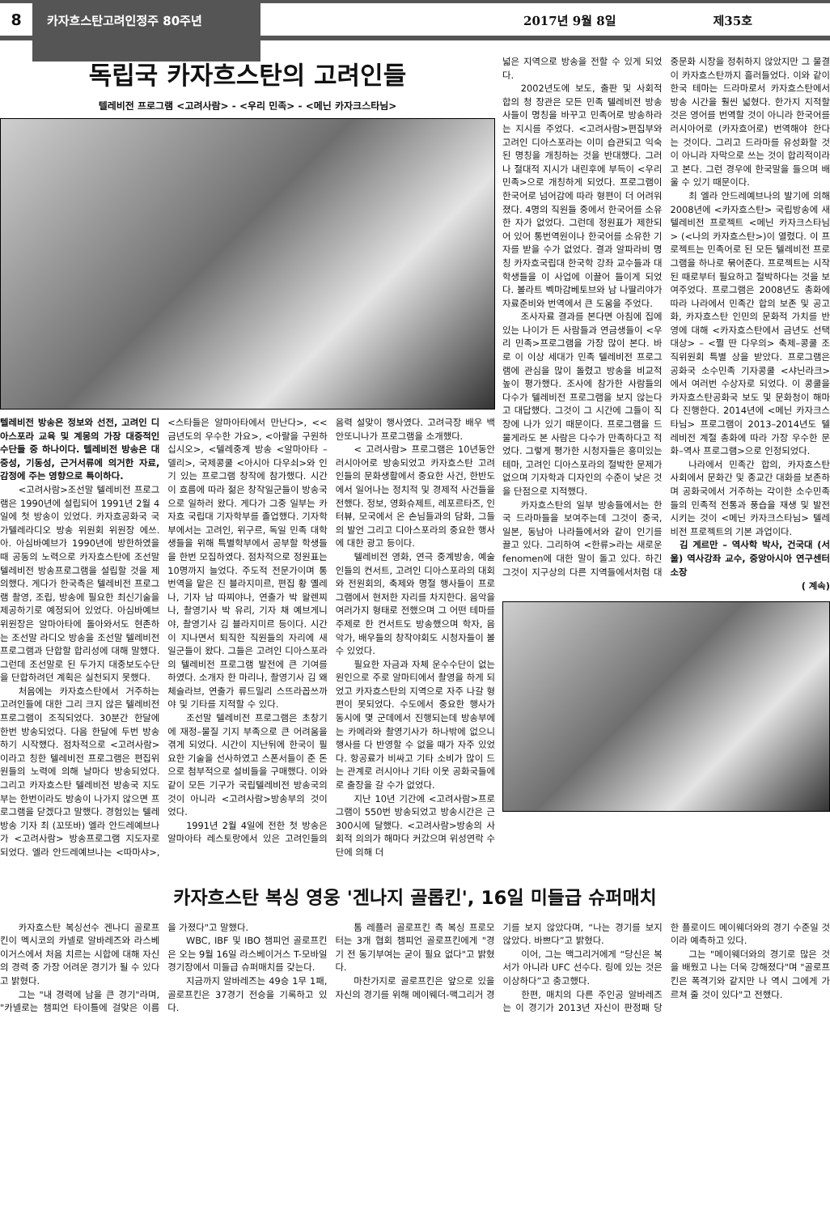8
카자흐스탄고려인정주 80주년
2017년 9월 8일 제35호
독립국 카자흐스탄의 고려인들
텔레비전 프로그램 <고려사람> - <우리 민족> - <메닌 카자크스타님>
텔레비전 방송은 정보와 선전, 고려인 디아스포라 교육 및 계몽의 가장 대중적인 수단들 중 하나이다. 텔레비전 방송은 대중성, 기동성, 근거서류에 의거한 자료, 감정에 주는 영향으로 특이하다.
<고려사람>조선말 텔레비전 프로그램은 1990년에 설립되어 1991년 2월 4일에 첫 방송이 있었다. 카자흐공화국 국가텔레라디오 방송 위원회 위원장 에쓰. 아. 아심바예브가 1990년에 방한하였을 때 공동의 노력으로 카자흐스탄에 조선말 텔레비전 방송프로그램을 설립할 것을 제의했다. 게다가 한국측은 텔레비전 프로그램 촬영, 조립, 방송에 필요한 최신기술을 제공하기로 예정되어 있었다. 아심바예브 위원장은 알마아타에 돌아와서도 현존하는 조선말 라디오 방송을 조선말 텔레비전 프로그램과 단합할 합리성에 대해 말했다. 그런데 조선말로 된 두가지 대중보도수단을 단합하려던 계획은 실천되지 못했다.
처음에는 카자흐스탄에서 거주하는 고려인들에 대한 그리 크지 않은 텔레비전 프로그램이 조직되었다. 30분간 한달에 한번 방송되었다. 다음 한달에 두번 방송하기 시작했다. 점차적으로 <고려사람>이라고 칭한 텔레비전 프로그램은 편집위원들의 노력에 의해 날마다 방송되었다. 그리고 카자흐스탄 텔레비전 방송국 지도부는 한번이라도 방송이 나가지 않으면 프로그램을 닫겠다고 말했다. 경험있는 텔레방송 기자 최 (꼬또바) 엘라 안드레예브나가 <고려사람> 방송프로그램 지도자로 되었다. 엘라 안드레예브나는 <따마샤>, <스타들은 알마아타에서 만난다>, <<금년도의 우수한 가요>, <아랄을 구원하십시오>, <텔레중계 방송 <알마아타 – 델리>, 국제콩쿨 <아시아 다우쇠>와 인기 있는 프로그램 창작에 참가했다. 시간이 흐름에 따라 젊은 창작일군들이 방송국으로 일하러 왔다. 게다가 그중 일부는 카자흐 국립대 기자학부를 졸업했다. 기자학부에서는 고려인, 위구르, 독일 민족 대학생들을 위해 특별학부에서 공부할 학생들을 한번 모집하였다. 점차적으로 정원표는 10명까지 늘었다. 주도적 전문가이며 통번역을 맡은 진 블라지미르, 편집 황 옐레나, 기자 남 따찌야나, 연출가 박 왈렌찌나, 촬영기사 박 유리, 기자 채 예브게니야, 촬영기사 김 블라지미르 등이다. 시간이 지나면서 퇴직한 직원들의 자리에 새 일군들이 왔다. 그들은 고려인 디아스포라의 텔레비전 프로그램 발전에 큰 기여를 하였다. 소개자 한 마리나, 촬영기사 김 왜체슬라브, 연출가 류드밀리 스뜨라꼽쓰까야 및 기타를 지적할 수 있다.
조선말 텔레비전 프로그램은 초창기에 재정–물질 기지 부족으로 큰 어려움을 겪게 되었다. 시간이 지난뒤에 한국이 필요한 기술을 선사하였고 스폰서들이 준 돈으로 첨부적으로 설비들을 구매했다. 이와 같이 모든 기구가 국립텔레비전 방송국의 것이 아니라 <고려사람>방송부의 것이었다.
1991년 2월 4일에 전한 첫 방송은 알마아타 레스토랑에서 있은 고려인들의 음력 설맞이 행사였다. 고려극장 배우 백 안또니나가 프로그램을 소개했다.
< 고려사람> 프로그램은 10년동안 러시아어로 방송되었고 카자흐스탄 고려인들의 문화생활에서 중요한 사건, 한반도에서 일어나는 정치적 및 경제적 사건들을 전했다. 정보, 영화슈제트, 레포르타즈, 인터뷰, 모국에서 온 손님들과의 담화, 그들의 발언 그리고 디아스포라의 중요한 행사에 대한 광고 등이다.
텔레비전 영화, 연극 중계방송, 예술인들의 컨서트, 고려인 디아스포라의 대회와 전원회의, 축제와 명절 행사들이 프로그램에서 현저한 자리를 차지한다. 음악을 여러가지 형태로 전했으며 그 어떤 테마를 주제로 한 컨서트도 방송했으며 학자, 음악가, 배우들의 창작야회도 시청자들이 볼 수 있었다.
필요한 자금과 자체 운수수단이 없는 원인으로 주로 알마티에서 촬영을 하게 되었고 카자흐스탄의 지역으로 자주 나갈 형편이 못되었다. 수도에서 중요한 행사가 동시에 몇 군데에서 진행되는데 방송부에는 카메라와 촬영기사가 하나밖에 없으니 행사를 다 반영할 수 없을 때가 자주 있었다. 항공료가 비싸고 기타 소비가 많이 드는 관계로 러시아나 기타 이웃 공화국들에로 출장을 갈 수가 없었다.
지난 10년 기간에 <고려사람>프로그램이 550번 방송되었고 방송시간은 근 300시에 달했다. <고려사람>방송의 사회적 의의가 해마다 커갔으며 위성연락 수단에 의해 더
넓은 지역으로 방송을 전할 수 있게 되었다.
2002년도에 보도, 출판 및 사회적 합의 청 장관은 모든 민족 텔레비전 방송사들이 명칭을 바꾸고 민족어로 방송하라는 지시를 주었다. <고려사람>편집부와 고려인 디아스포라는 이미 습관되고 익숙된 명칭을 개칭하는 것을 반대했다. 그러나 절대적 지시가 내린후에 부득이 <우리 민족>으로 개칭하게 되었다. 프로그램이 한국어로 넘어감에 따라 형편이 더 어려워졌다. 4명의 직원들 중에서 한국어를 소유한 자가 없었다. 그런데 정원표가 제한되어 있어 통번역원이나 한국어를 소유한 기자를 받을 수가 없었다. 결과 알파라비 명칭 카자흐국립대 한국학 강좌 교수들과 대학생들을 이 사업에 이끌어 들이게 되었다. 볼라트 벡마감베토브와 남 나딸리야가 자료준비와 번역에서 큰 도움을 주었다.
조사자료 결과를 본다면 아침에 집에 있는 나이가 든 사람들과 연금생들이 <우리 민족>프로그램을 가장 많이 본다. 바로 이 이상 세대가 민족 텔레비전 프로그램에 관심을 많이 돌렸고 방송을 비교적 높이 평가했다. 조사에 참가한 사람들의 다수가 텔레비전 프로그램을 보지 않는다고 대답했다. 그것이 그 시간에 그들이 직장에 나가 있기 때문이다. 프로그램을 드물게라도 본 사람은 다수가 만족하다고 적었다. 그렇게 평가한 시청자들은 흥미있는 테마, 고려인 디아스포라의 절박한 문제가 없으며 기자학과 디자인의 수준이 낮은 것을 단점으로 지적했다.
카자흐스탄의 일부 방송들에서는 한국 드라마들을 보여주는데 그것이 중국, 일본, 동남아 나라들에서와 같이 인기를 끌고 있다. 그리하여 <한류>라는 새로운 fenomen에 대한 말이 돌고 있다. 하긴 그것이 지구상의 다른 지역들에서처럼 대중문화 시장을 정취하지 않았지만 그 물결이 카자흐스탄까지 흘러들었다. 이와 같이 한국 테마는 드라마로서 카자흐스탄에서 방송 시간을 훨씬 넓혔다. 한가지 지적할 것은 영어를 번역할 것이 아니라 한국어를 러시아어로 (카자흐어로) 번역해야 한다는 것이다. 그리고 드라마를 유성화할 것이 아니라 자막으로 쓰는 것이 합리적이라고 본다. 그런 경우에 한국말을 들으며 배울 수 있기 때문이다.
최 엘라 안드레예브나의 발기에 의해 2008년에 <카자흐스탄> 국립방송에 새 텔레비전 프로젝트 <메닌 카자크스타님> (<나의 카자흐스탄>)이 열렸다. 이 프로젝트는 민족어로 된 모든 텔레비전 프로그램을 하나로 묶어준다. 프로젝트는 시작된 때로부터 필요하고 절박하다는 것을 보여주었다. 프로그램은 2008년도 총화에 따라 나라에서 민족간 합의 보존 및 공고화, 카자흐스탄 인민의 문화적 가치를 반영에 대해 <카자흐스탄에서 금년도 선택 대상> – <쩔 딴 다우의> 축제–콩쿨 조직위원회 특별 상을 받았다. 프로그램은 공화국 소수민족 기자콩쿨 <샤닌라크>에서 여러번 수상자로 되었다. 이 콩쿨을 카자흐스탄공화국 보도 및 문화청이 해마다 진행한다. 2014년에 <메닌 카자크스타님> 프로그램이 2013–2014년도 텔레비전 계절 총화에 따라 가장 우수한 문화–역사 프로그램>으로 인정되었다.
나라에서 민족간 합의, 카자흐스탄 사회에서 문화간 및 종교간 대화를 보존하며 공화국에서 거주하는 각이한 소수민족들의 민족적 전통과 풍습을 재생 및 발전시키는 것이 <메닌 카자크스타님> 텔레비전 프로젝트의 기본 과업이다.
김 게르만 – 역사학 박사, 건국대 (서울) 역사강좌 교수, 중앙아시아 연구센터 소장
( 계속)
카자흐스탄 복싱 영웅 '겐나지 골롭킨', 16일 미들급 슈퍼매치
카자흐스탄 복싱선수 겐나디 골로프킨이 멕시코의 카넬로 알바레즈와 라스베이거스에서 처음 치르는 시합에 대해 자신의 경력 중 가장 어려운 경기가 될 수 있다고 밝혔다.
그는 "내 경력에 남을 큰 경기"라며, "카넬로는 챔피언 타이틀에 걸맞은 이름을 가졌다"고 말했다.
WBC, IBF 및 IBO 챔피언 골로프킨은 오는 9월 16일 라스베이거스 T-모바일 경기장에서 미들급 슈퍼매치를 갖는다.
지금까지 알바레즈는 49승 1무 1패, 골로프킨은 37경기 전승을 기록하고 있다.
톰 레플러 골로프킨 측 복싱 프로모터는 3개 협회 챔피언 골로프킨에게 "경기 전 동기부여는 굳이 필요 없다"고 밝혔다.
마찬가지로 골로프킨은 앞으로 있을 자신의 경기를 위해 메이웨더-맥그리거 경기를 보지 않았다며, “나는 경기를 보지 않았다. 바쁘다”고 밝혔다.
이어, 그는 맥그리거에게 “당신은 복서가 아니라 UFC 선수다. 링에 있는 것은 이상하다”고 충고했다.
한편, 매치의 다른 주인공 알바레즈는 이 경기가 2013년 자신이 판정패 당한 플로이드 메이웨더와의 경기 수준일 것이라 예측하고 있다.
그는 "메이웨더와의 경기로 많은 것을 배웠고 나는 더욱 강해졌다"며 "골로프킨은 폭격기와 같지만 나 역시 그에게 가르쳐 줄 것이 있다"고 전했다.